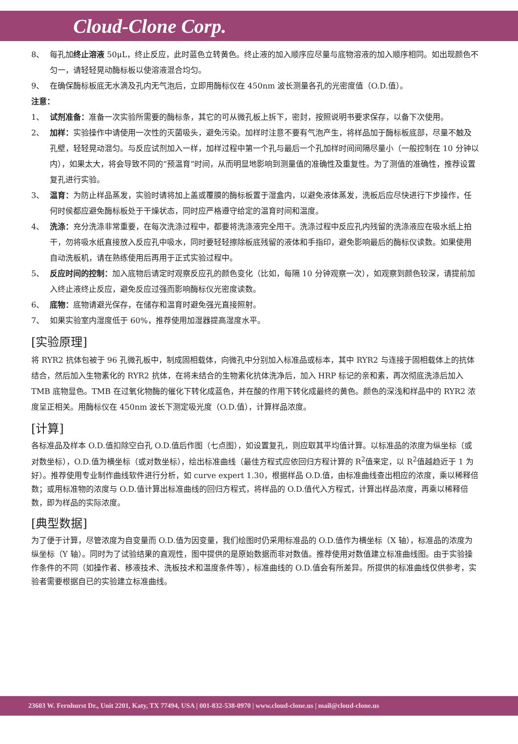Cloud-Clone Corp.
8、 每孔加终止溶液 50μL，终止反应，此时蓝色立转黄色。终止液的加入顺序应尽量与底物溶液的加入顺序相同。如出现颜色不匀一，请轻轻晃动酶标板以使溶液混合均匀。
9、 在确保酶标板底无水滴及孔内无气泡后，立即用酶标仪在 450nm 波长测量各孔的光密度值（O.D.值）。
注意：
1、 试剂准备：准备一次实验所需要的酶标条，其它的可从微孔板上拆下，密封，按照说明书要求保存，以备下次使用。
2、 加样：实验操作中请使用一次性的灭菌吸头，避免污染。加样时注意不要有气泡产生，将样品加于酶标板底部，尽量不触及孔壁，轻轻晃动混匀。与反应试剂加入一样，加样过程中第一个孔与最后一个孔加样时间间隔尽量小（一般控制在 10 分钟以内），如果太大，将会导致不同的“预温育”时间，从而明显地影响到测量值的准确性及重复性。为了测值的准确性，推荐设置复孔进行实验。
3、 温育：为防止样品蒸发，实验时请将加上盖或覆膜的酶标板置于湿盒内，以避免液体蒸发，洗板后应尽快进行下步操作，任何时侯都应避免酶标板处于干燥状态，同时应严格遵守给定的温育时间和温度。
4、 洗涤：充分洗涤非常重要，在每次洗涤过程中，都要将洗涤液完全甩干。洗涤过程中反应孔内残留的洗涤液应在吸水纸上拍干，勿将吸水纸直接放入反应孔中吸水，同时要轻轻擦除板底残留的液体和手指印，避免影响最后的酶标仪读数。如果使用自动洗板机，请在熟练使用后再用于正式实验过程中。
5、 反应时间的控制：加入底物后请定时观察反应孔的颜色变化（比如，每隔 10 分钟观察一次），如观察到颜色较深，请提前加入终止液终止反应，避免反应过强而影响酶标仪光密度读数。
6、 底物：底物请避光保存，在储存和温育时避免强光直接照射。
7、 如果实验室内湿度低于 60%，推荐使用加湿器提高湿度水平。
[实验原理]
将 RYR2 抗体包被于 96 孔微孔板中，制成固相载体，向微孔中分别加入标准品或标本，其中 RYR2 与连接于固相载体上的抗体结合，然后加入生物素化的 RYR2 抗体，在将未结合的生物素化抗体洗净后，加入 HRP 标记的亲和素，再次彻底洗涤后加入 TMB 底物显色。TMB 在过氧化物酶的催化下转化成蓝色，并在酸的作用下转化成最终的黄色。颜色的深浅和样品中的 RYR2 浓度呈正相关。用酶标仪在 450nm 波长下测定吸光度（O.D.值），计算样品浓度。
[计算]
各标准品及样本 O.D.值扣除空白孔 O.D.值后作图（七点图），如设置复孔，则应取其平均值计算。以标准品的浓度为纵坐标（或对数坐标），O.D.值为横坐标（或对数坐标），绘出标准曲线（最佳方程式应依回归方程计算的 R<sup>2</sup>值来定，以 R<sup>2</sup>值越趋近于 1 为好）。推荐使用专业制作曲线软件进行分析，如 curve expert 1.30，根据样品 O.D.值，由标准曲线查出相应的浓度，乘以稀释倍数；或用标准物的浓度与 O.D.值计算出标准曲线的回归方程式，将样品的 O.D.值代入方程式，计算出样品浓度，再乘以稀释倍数，即为样品的实际浓度。
[典型数据]
为了便于计算，尽管浓度为自变量而 O.D.值为因变量，我们绘图时仍采用标准品的 O.D.值作为横坐标（X 轴），标准品的浓度为纵坐标（Y 轴）。同时为了试验结果的直观性，图中提供的是原始数据而非对数值。推荐使用对数值建立标准曲线图。由于实验操作条件的不同（如操作者、移液技术、洗板技术和温度条件等），标准曲线的 O.D.值会有所差异。所提供的标准曲线仅供参考，实验者需要根据自已的实验建立标准曲线。
23603 W. Fernhurst Dr., Unit 2201, Katy, TX 77494, USA | 001-832-538-0970 | www.cloud-clone.us | mail@cloud-clone.us